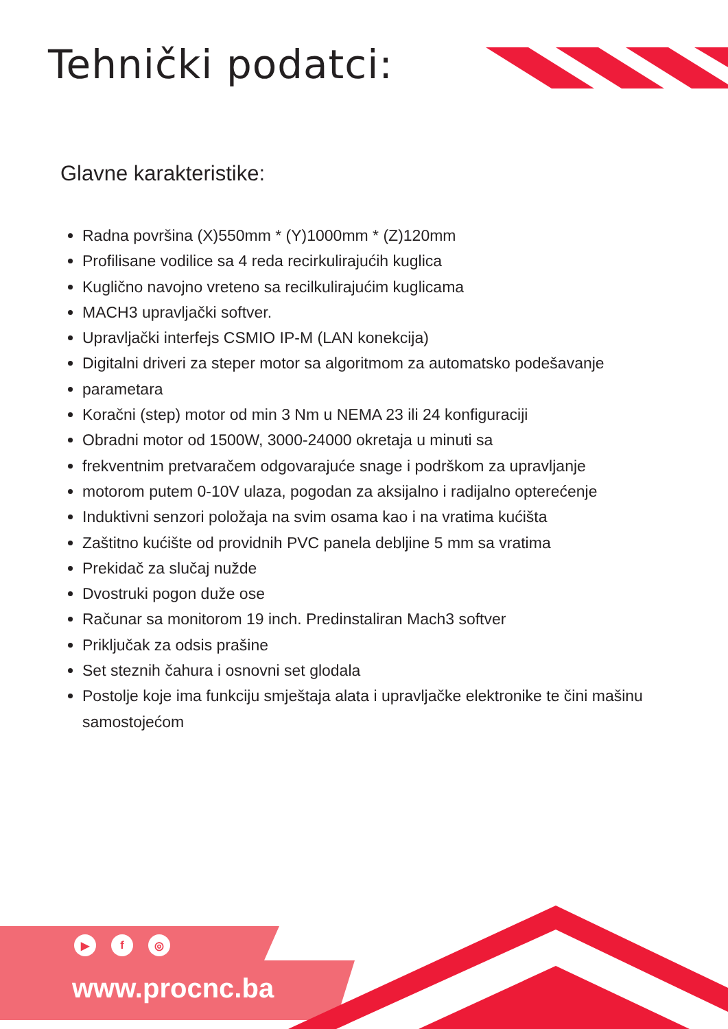Tehnički podatci:
Glavne karakteristike:
Radna površina (X)550mm * (Y)1000mm * (Z)120mm
Profilisane vodilice sa 4 reda recirkulirajućih kuglica
Kuglično navojno vreteno sa recilkulirajućim kuglicama
MACH3 upravljački softver.
Upravljački interfejs CSMIO IP-M (LAN konekcija)
Digitalni driveri za steper motor sa algoritmom za automatsko podešavanje
parametara
Koračni (step) motor od min 3 Nm u NEMA 23 ili 24 konfiguraciji
Obradni motor od 1500W, 3000-24000 okretaja u minuti sa
frekventnim pretvaračem odgovarajuće snage i podrškom za upravljanje
motorom putem 0-10V ulaza, pogodan za aksijalno i radijalno opterećenje
Induktivni senzori položaja na svim osama kao i na vratima kućišta
Zaštitno kućište od providnih PVC panela debljine 5 mm sa vratima
Prekidač za slučaj nužde
Dvostruki pogon duže ose
Računar sa monitorom 19 inch. Predinstaliran Mach3 softver
Priključak za odsis prašine
Set steznih čahura i osnovni set glodala
Postolje koje ima funkciju smještaja alata i upravljačke elektronike te čini mašinu samostojećom
▶ f ◎
www.procnc.ba